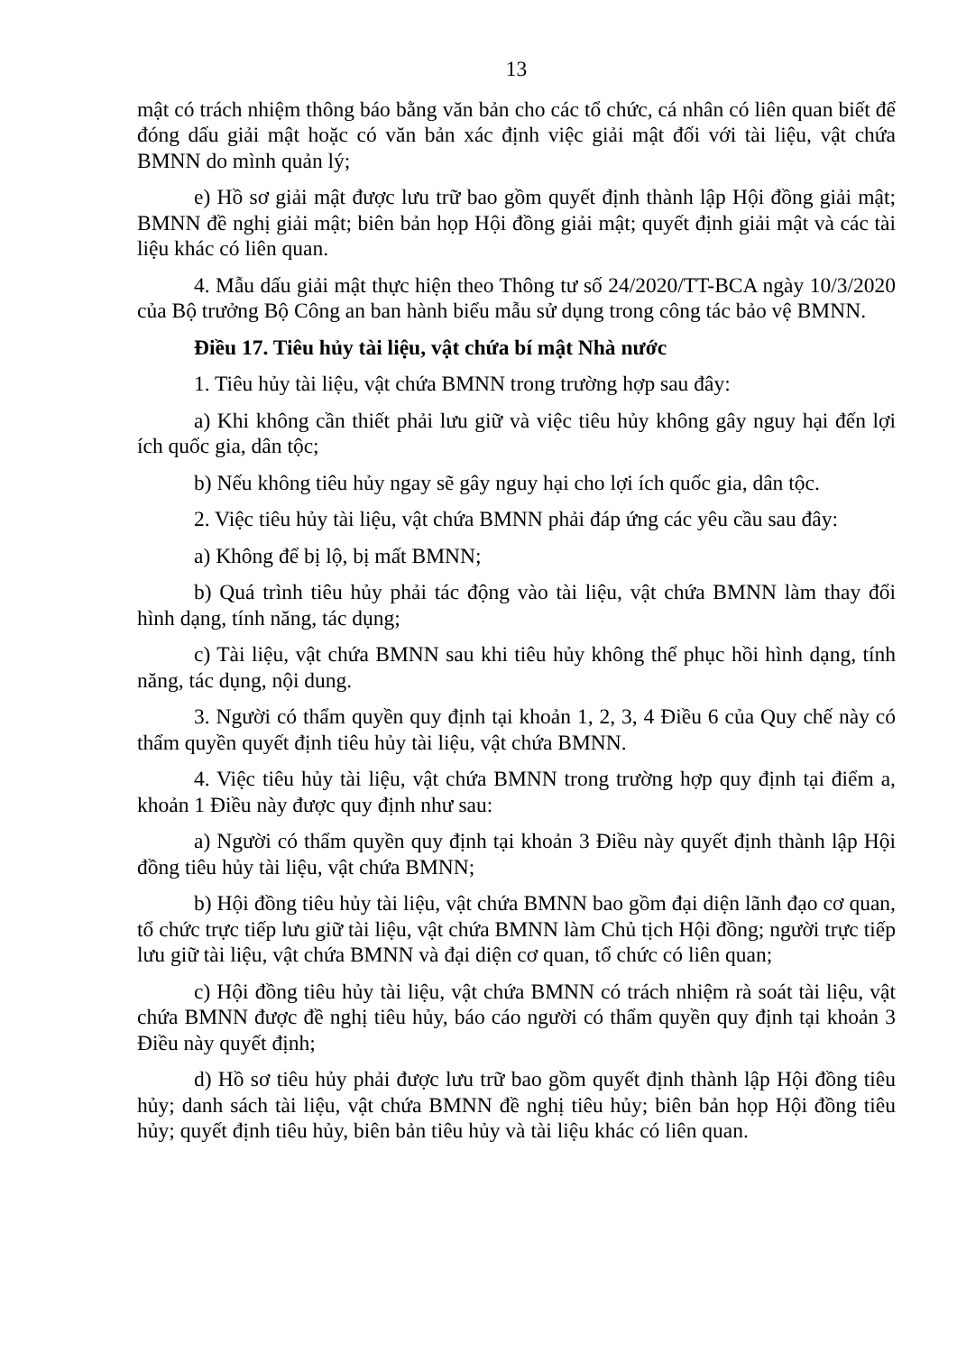13
mật có trách nhiệm thông báo bằng văn bản cho các tổ chức, cá nhân có liên quan biết để đóng dấu giải mật hoặc có văn bản xác định việc giải mật đối với tài liệu, vật chứa BMNN do mình quản lý;
e) Hồ sơ giải mật được lưu trữ bao gồm quyết định thành lập Hội đồng giải mật; BMNN đề nghị giải mật; biên bản họp Hội đồng giải mật; quyết định giải mật và các tài liệu khác có liên quan.
4. Mẫu dấu giải mật thực hiện theo Thông tư số 24/2020/TT-BCA ngày 10/3/2020 của Bộ trưởng Bộ Công an ban hành biểu mẫu sử dụng trong công tác bảo vệ BMNN.
Điều 17. Tiêu hủy tài liệu, vật chứa bí mật Nhà nước
1. Tiêu hủy tài liệu, vật chứa BMNN trong trường hợp sau đây:
a) Khi không cần thiết phải lưu giữ và việc tiêu hủy không gây nguy hại đến lợi ích quốc gia, dân tộc;
b) Nếu không tiêu hủy ngay sẽ gây nguy hại cho lợi ích quốc gia, dân tộc.
2. Việc tiêu hủy tài liệu, vật chứa BMNN phải đáp ứng các yêu cầu sau đây:
a) Không để bị lộ, bị mất BMNN;
b) Quá trình tiêu hủy phải tác động vào tài liệu, vật chứa BMNN làm thay đổi hình dạng, tính năng, tác dụng;
c) Tài liệu, vật chứa BMNN sau khi tiêu hủy không thể phục hồi hình dạng, tính năng, tác dụng, nội dung.
3. Người có thẩm quyền quy định tại khoản 1, 2, 3, 4 Điều 6 của Quy chế này có thẩm quyền quyết định tiêu hủy tài liệu, vật chứa BMNN.
4. Việc tiêu hủy tài liệu, vật chứa BMNN trong trường hợp quy định tại điểm a, khoản 1 Điều này được quy định như sau:
a) Người có thẩm quyền quy định tại khoản 3 Điều này quyết định thành lập Hội đồng tiêu hủy tài liệu, vật chứa BMNN;
b) Hội đồng tiêu hủy tài liệu, vật chứa BMNN bao gồm đại diện lãnh đạo cơ quan, tổ chức trực tiếp lưu giữ tài liệu, vật chứa BMNN làm Chủ tịch Hội đồng; người trực tiếp lưu giữ tài liệu, vật chứa BMNN và đại diện cơ quan, tổ chức có liên quan;
c) Hội đồng tiêu hủy tài liệu, vật chứa BMNN có trách nhiệm rà soát tài liệu, vật chứa BMNN được đề nghị tiêu hủy, báo cáo người có thẩm quyền quy định tại khoản 3 Điều này quyết định;
d) Hồ sơ tiêu hủy phải được lưu trữ bao gồm quyết định thành lập Hội đồng tiêu hủy; danh sách tài liệu, vật chứa BMNN đề nghị tiêu hủy; biên bản họp Hội đồng tiêu hủy; quyết định tiêu hủy, biên bản tiêu hủy và tài liệu khác có liên quan.